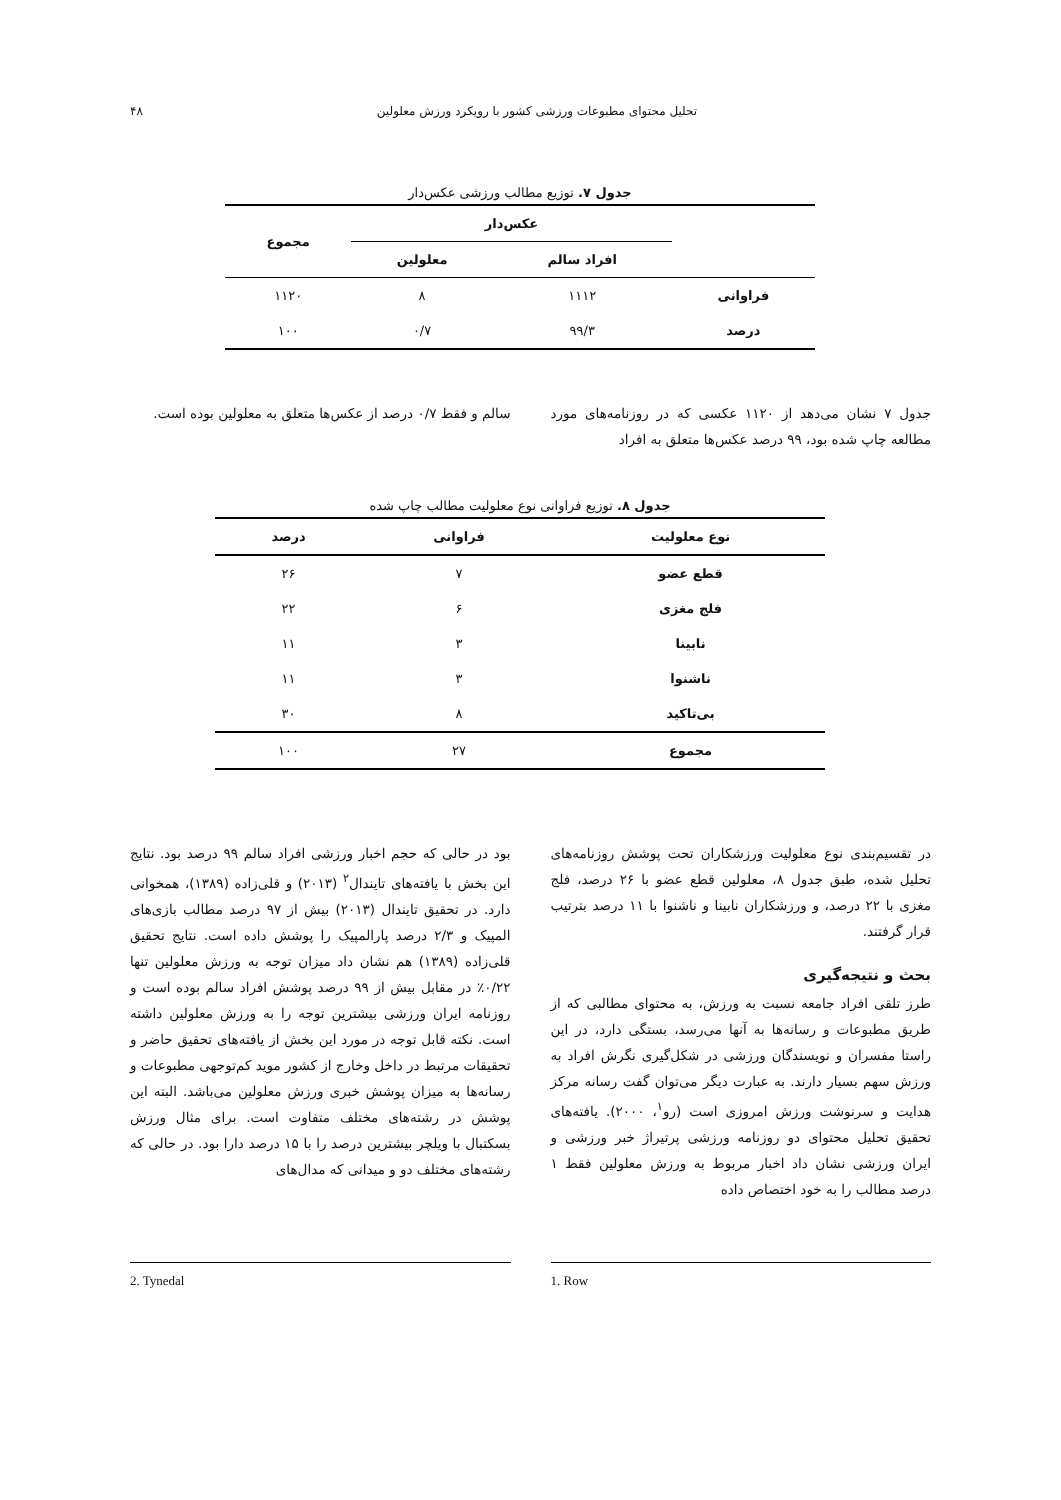تحلیل محتوای مطبوعات ورزشی کشور با رویکرد ورزش معلولین ۴۸
جدول ۷. توزیع مطالب ورزشی عکس‌دار
| | عکس‌دار | | مجموع |
| --- | --- | --- | --- |
| | افراد سالم | معلولین | |
| فراوانی | ۱۱۱۲ | ۸ | ۱۱۲۰ |
| درصد | ۹۹/۳ | ۰/۷ | ۱۰۰ |
جدول ۷ نشان می‌دهد از ۱۱۲۰ عکسی که در روزنامه‌های مورد مطالعه چاپ شده بود، ۹۹ درصد عکس‌ها متعلق به افراد
سالم و فقط ۰/۷ درصد از عکس‌ها متعلق به معلولین بوده است.
جدول ۸. توزیع فراوانی نوع معلولیت مطالب چاپ شده
| نوع معلولیت | فراوانی | درصد |
| --- | --- | --- |
| قطع عضو | ۷ | ۲۶ |
| فلج مغزی | ۶ | ۲۲ |
| نابینا | ۳ | ۱۱ |
| ناشنوا | ۳ | ۱۱ |
| بی‌تاکید | ۸ | ۳۰ |
| مجموع | ۲۷ | ۱۰۰ |
در تقسیم‌بندی نوع معلولیت ورزشکاران تحت پوشش روزنامه‌های تحلیل شده، طبق جدول ۸، معلولین قطع عضو با ۲۶ درصد، فلج مغزی با ۲۲ درصد، و ورزشکاران نابینا و ناشنوا با ۱۱ درصد بترتیب قرار گرفتند.
بحث و نتیجه‌گیری
طرز تلقی افراد جامعه نسبت به ورزش، به محتوای مطالبی که از طریق مطبوعات و رسانه‌ها به آنها می‌رسد، بستگی دارد، در این راستا مفسران و نویسندگان ورزشی در شکل‌گیری نگرش افراد به ورزش سهم بسیار دارند. به عبارت دیگر می‌توان گفت رسانه مرکز هدایت و سرنوشت ورزش امروزی است (رو<sup>۱</sup>، ۲۰۰۰). یافته‌های تحقیق تحلیل محتوای دو روزنامه ورزشی پرتیراژ خبر ورزشی و ایران ورزشی نشان داد اخبار مربوط به ورزش معلولین فقط ۱ درصد مطالب را به خود اختصاص داده
بود در حالی که حجم اخبار ورزشی افراد سالم ۹۹ درصد بود. نتایج این بخش با یافته‌های تایندال<sup>۲</sup> (۲۰۱۳) و قلی‌زاده (۱۳۸۹)، همخوانی دارد. در تحقیق تایندال (۲۰۱۳) بیش از ۹۷ درصد مطالب بازی‌های المپیک و ۲/۳ درصد پارالمپیک را پوشش داده است. نتایج تحقیق قلی‌زاده (۱۳۸۹) هم نشان داد میزان توجه به ورزش معلولین تنها ۰/۲۲٪ در مقابل بیش از ۹۹ درصد پوشش افراد سالم بوده است و روزنامه ایران ورزشی بیشترین توجه را به ورزش معلولین داشته است. نکته قابل توجه در مورد این بخش از یافته‌های تحقیق حاضر و تحقیقات مرتبط در داخل وخارج از کشور موید کم‌توجهی مطبوعات و رسانه‌ها به میزان پوشش خبری ورزش معلولین می‌باشد. البته این پوشش در رشته‌های مختلف متفاوت است. برای مثال ورزش بسکتبال با ویلچر بیشترین درصد را با ۱۵ درصد دارا بود. در حالی که رشته‌های مختلف دو و میدانی که مدال‌های
1. Row 2. Tynedal